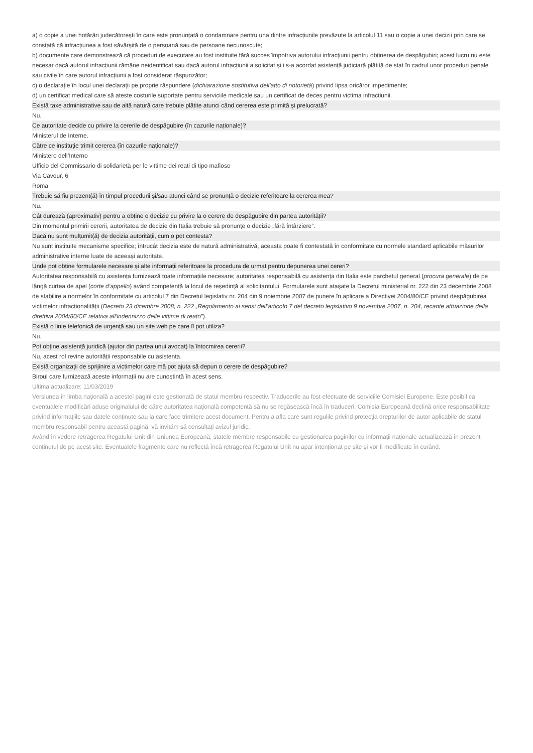a) o copie a unei hotărâri judecătorești în care este pronunțată o condamnare pentru una dintre infracțiunile prevăzute la articolul 11 sau o copie a unei decizii prin care se constată că infracțiunea a fost săvârșită de o persoană sau de persoane necunoscute;
b) documente care demonstrează că proceduri de executare au fost instituite fără succes împotriva autorului infracțiunii pentru obținerea de despăgubiri; acest lucru nu este necesar dacă autorul infracțiunii rămâne neidentificat sau dacă autorul infracțiunii a solicitat și i s-a acordat asistență judiciară plătită de stat în cadrul unor proceduri penale sau civile în care autorul infracțiunii a fost considerat răspunzător;
c) o declarație în locul unei declarații pe proprie răspundere (dichiarazione sostitutiva dell'atto di notorietà) privind lipsa oricăror impedimente;
d) un certificat medical care să ateste costurile suportate pentru serviciile medicale sau un certificat de deces pentru victima infracțiunii.
Există taxe administrative sau de altă natură care trebuie plătite atunci când cererea este primită și prelucrată?
Nu.
Ce autoritate decide cu privire la cererile de despăgubire (în cazurile naționale)?
Ministerul de Interne.
Către ce instituție trimit cererea (în cazurile naționale)?
Ministero dell’Interno
Ufficio del Commissario di solidarietà per le vittime dei reati di tipo mafioso
Via Cavour, 6
Roma
Trebuie să fiu prezent(ă) în timpul procedurii și/sau atunci când se pronunță o decizie referitoare la cererea mea?
Nu.
Cât durează (aproximativ) pentru a obține o decizie cu privire la o cerere de despăgubire din partea autorității?
Din momentul primirii cererii, autoritatea de decizie din Italia trebuie să pronunțe o decizie „fără întârziere”.
Dacă nu sunt mulțumit(ă) de decizia autorității, cum o pot contesta?
Nu sunt instituite mecanisme specifice; întrucât decizia este de natură administrativă, aceasta poate fi contestată în conformitate cu normele standard aplicabile măsurilor administrative interne luate de aceeași autoritate.
Unde pot obține formularele necesare și alte informații referitoare la procedura de urmat pentru depunerea unei cereri?
Autoritatea responsabilă cu asistența furnizează toate informațiile necesare; autoritatea responsabilă cu asistența din Italia este parchetul general (procura generale) de pe lângă curtea de apel (corte d’appello) având competență la locul de reședință al solicitantului. Formularele sunt atașate la Decretul ministerial nr. 222 din 23 decembrie 2008 de stabilire a normelor în conformitate cu articolul 7 din Decretul legislativ nr. 204 din 9 noiembrie 2007 de punere în aplicare a Directivei 2004/80/CE privind despăgubirea victimelor infracționalității (Decreto 23 dicembre 2008, n. 222 „Regolamento ai sensi dell'articolo 7 del decreto legislativo 9 novembre 2007, n. 204, recante attuazione della direttiva 2004/80/CE relativa all'indennizzo delle vittime di reato”).
Există o linie telefonică de urgență sau un site web pe care îl pot utiliza?
Nu.
Pot obține asistență juridică (ajutor din partea unui avocat) la întocmirea cererii?
Nu, acest rol revine autorității responsabile cu asistența.
Există organizații de sprijinire a victimelor care mă pot ajuta să depun o cerere de despăgubire?
Biroul care furnizează aceste informații nu are cunoștință în acest sens.
Ultima actualizare: 11/03/2019
Versiunea în limba naţională a acestei pagini este gestionată de statul membru respectiv. Traducerile au fost efectuate de serviciile Comisiei Europene. Este posibil ca eventualele modificări aduse originalului de către autoritatea naţională competentă să nu se regăsească încă în traduceri. Comisia Europeană declină orice responsabilitate privind informațiile sau datele conținute sau la care face trimitere acest document. Pentru a afla care sunt regulile privind protecția drepturilor de autor aplicabile de statul membru responsabil pentru această pagină, vă invităm să consultați avizul juridic.
Având în vedere retragerea Regatului Unit din Uniunea Europeană, statele membre responsabile cu gestionarea paginilor cu informații naționale actualizează în prezent conținutul de pe acest site. Eventualele fragmente care nu reflectă încă retragerea Regatului Unit nu apar intenționat pe site și vor fi modificate în curând.